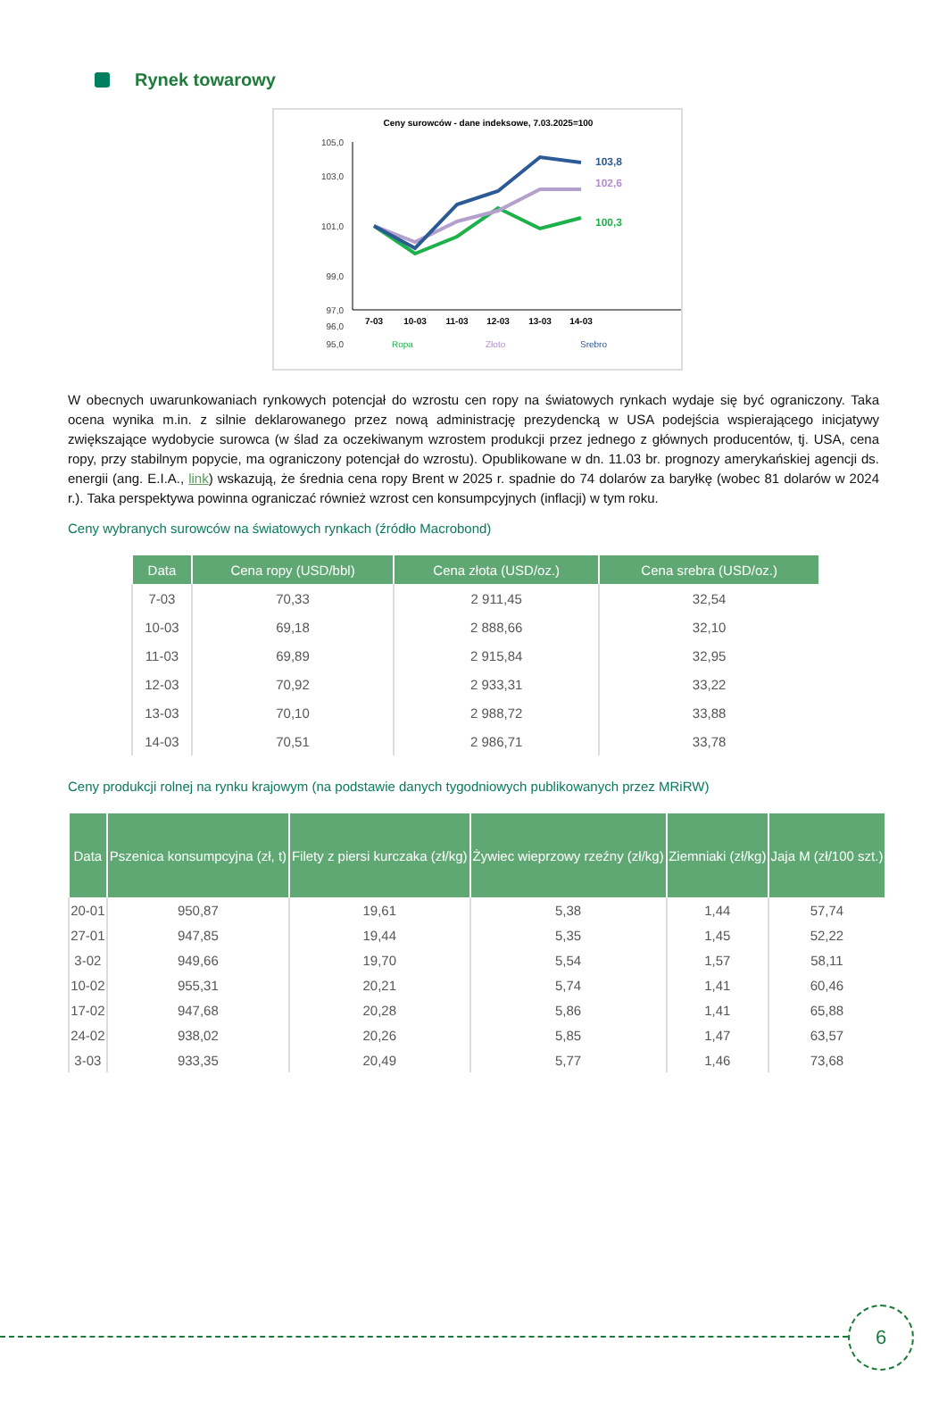Rynek towarowy
Ceny surowców - dane indeksowe, 7.03.2025=100
105,0
101,0
97,0
96,0
95,0
99,0
103,0
103,8
102,6
100,3
7-03
10-03
11-03
12-03
13-03
14-03
Ropa
Złoto
Srebro
W obecnych uwarunkowaniach rynkowych potencjał do wzrostu cen ropy na światowych rynkach wydaje się być ograniczony. Taka ocena wynika m.in. z silnie deklarowanego przez nową administrację prezydencką w USA podejścia wspierającego inicjatywy zwiększające wydobycie surowca (w ślad za oczekiwanym wzrostem produkcji przez jednego z głównych producentów, tj. USA, cena ropy, przy stabilnym popycie, ma ograniczony potencjał do wzrostu). Opublikowane w dn. 11.03 br. prognozy amerykańskiej agencji ds. energii (ang. E.I.A., link) wskazują, że średnia cena ropy Brent w 2025 r. spadnie do 74 dolarów za baryłkę (wobec 81 dolarów w 2024 r.). Taka perspektywa powinna ograniczać również wzrost cen konsumpcyjnych (inflacji) w tym roku.
Ceny wybranych surowców na światowych rynkach (źródło Macrobond)
| Data | Cena ropy (USD/bbl) | Cena złota (USD/oz.) | Cena srebra (USD/oz.) |
| --- | --- | --- | --- |
| 7-03 | 70,33 | 2 911,45 | 32,54 |
| 10-03 | 69,18 | 2 888,66 | 32,10 |
| 11-03 | 69,89 | 2 915,84 | 32,95 |
| 12-03 | 70,92 | 2 933,31 | 33,22 |
| 13-03 | 70,10 | 2 988,72 | 33,88 |
| 14-03 | 70,51 | 2 986,71 | 33,78 |
Ceny produkcji rolnej na rynku krajowym (na podstawie danych tygodniowych publikowanych przez MRiRW)
| Data | Pszenica konsumpcyjna (zł, t) | Filety z piersi kurczaka (zł/kg) | Żywiec wieprzowy rzeźny (zł/kg) | Ziemniaki (zł/kg) | Jaja M (zł/100 szt.) |
| --- | --- | --- | --- | --- | --- |
| 20-01 | 950,87 | 19,61 | 5,38 | 1,44 | 57,74 |
| 27-01 | 947,85 | 19,44 | 5,35 | 1,45 | 52,22 |
| 3-02 | 949,66 | 19,70 | 5,54 | 1,57 | 58,11 |
| 10-02 | 955,31 | 20,21 | 5,74 | 1,41 | 60,46 |
| 17-02 | 947,68 | 20,28 | 5,86 | 1,41 | 65,88 |
| 24-02 | 938,02 | 20,26 | 5,85 | 1,47 | 63,57 |
| 3-03 | 933,35 | 20,49 | 5,77 | 1,46 | 73,68 |
6